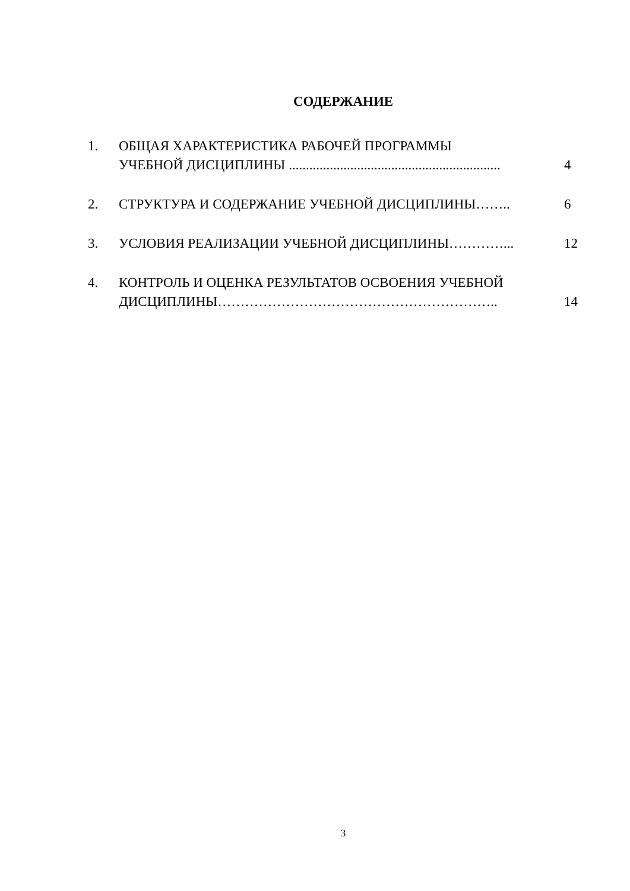СОДЕРЖАНИЕ
| 1. | ОБЩАЯ ХАРАКТЕРИСТИКА РАБОЧЕЙ ПРОГРАММЫ УЧЕБНОЙ ДИСЦИПЛИНЫ .............................................................. | 4 |
| 2. | СТРУКТУРА И СОДЕРЖАНИЕ УЧЕБНОЙ ДИСЦИПЛИНЫ…….. | 6 |
| 3. | УСЛОВИЯ РЕАЛИЗАЦИИ УЧЕБНОЙ ДИСЦИПЛИНЫ…………... | 12 |
| 4. | КОНТРОЛЬ И ОЦЕНКА РЕЗУЛЬТАТОВ ОСВОЕНИЯ УЧЕБНОЙ ДИСЦИПЛИНЫ…………………………………………………….. | 14 |
3